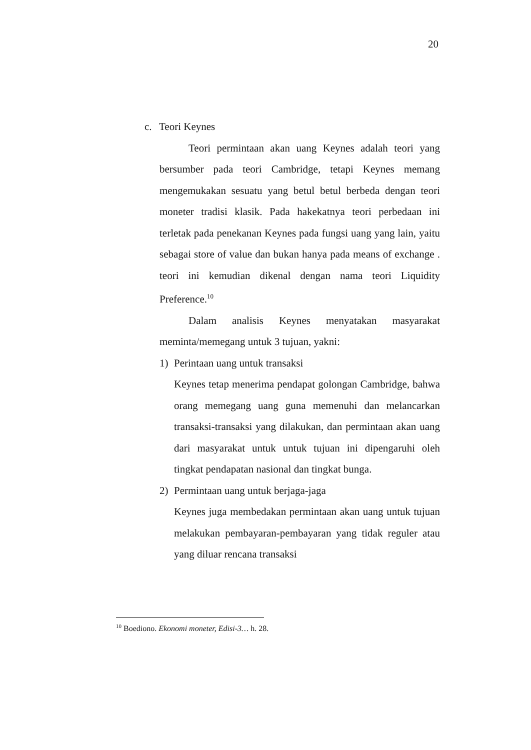20
c. Teori Keynes
Teori permintaan akan uang Keynes adalah teori yang bersumber pada teori Cambridge, tetapi Keynes memang mengemukakan sesuatu yang betul betul berbeda dengan teori moneter tradisi klasik. Pada hakekatnya teori perbedaan ini terletak pada penekanan Keynes pada fungsi uang yang lain, yaitu sebagai store of value dan bukan hanya pada means of exchange . teori ini kemudian dikenal dengan nama teori Liquidity Preference.<sup>10</sup>
Dalam analisis Keynes menyatakan masyarakat meminta/memegang untuk 3 tujuan, yakni:
1) Perintaan uang untuk transaksi
Keynes tetap menerima pendapat golongan Cambridge, bahwa orang memegang uang guna memenuhi dan melancarkan transaksi-transaksi yang dilakukan, dan permintaan akan uang dari masyarakat untuk untuk tujuan ini dipengaruhi oleh tingkat pendapatan nasional dan tingkat bunga.
2) Permintaan uang untuk berjaga-jaga
Keynes juga membedakan permintaan akan uang untuk tujuan melakukan pembayaran-pembayaran yang tidak reguler atau yang diluar rencana transaksi
<sup>10</sup> Boediono. Ekonomi moneter, Edisi-3… h. 28.